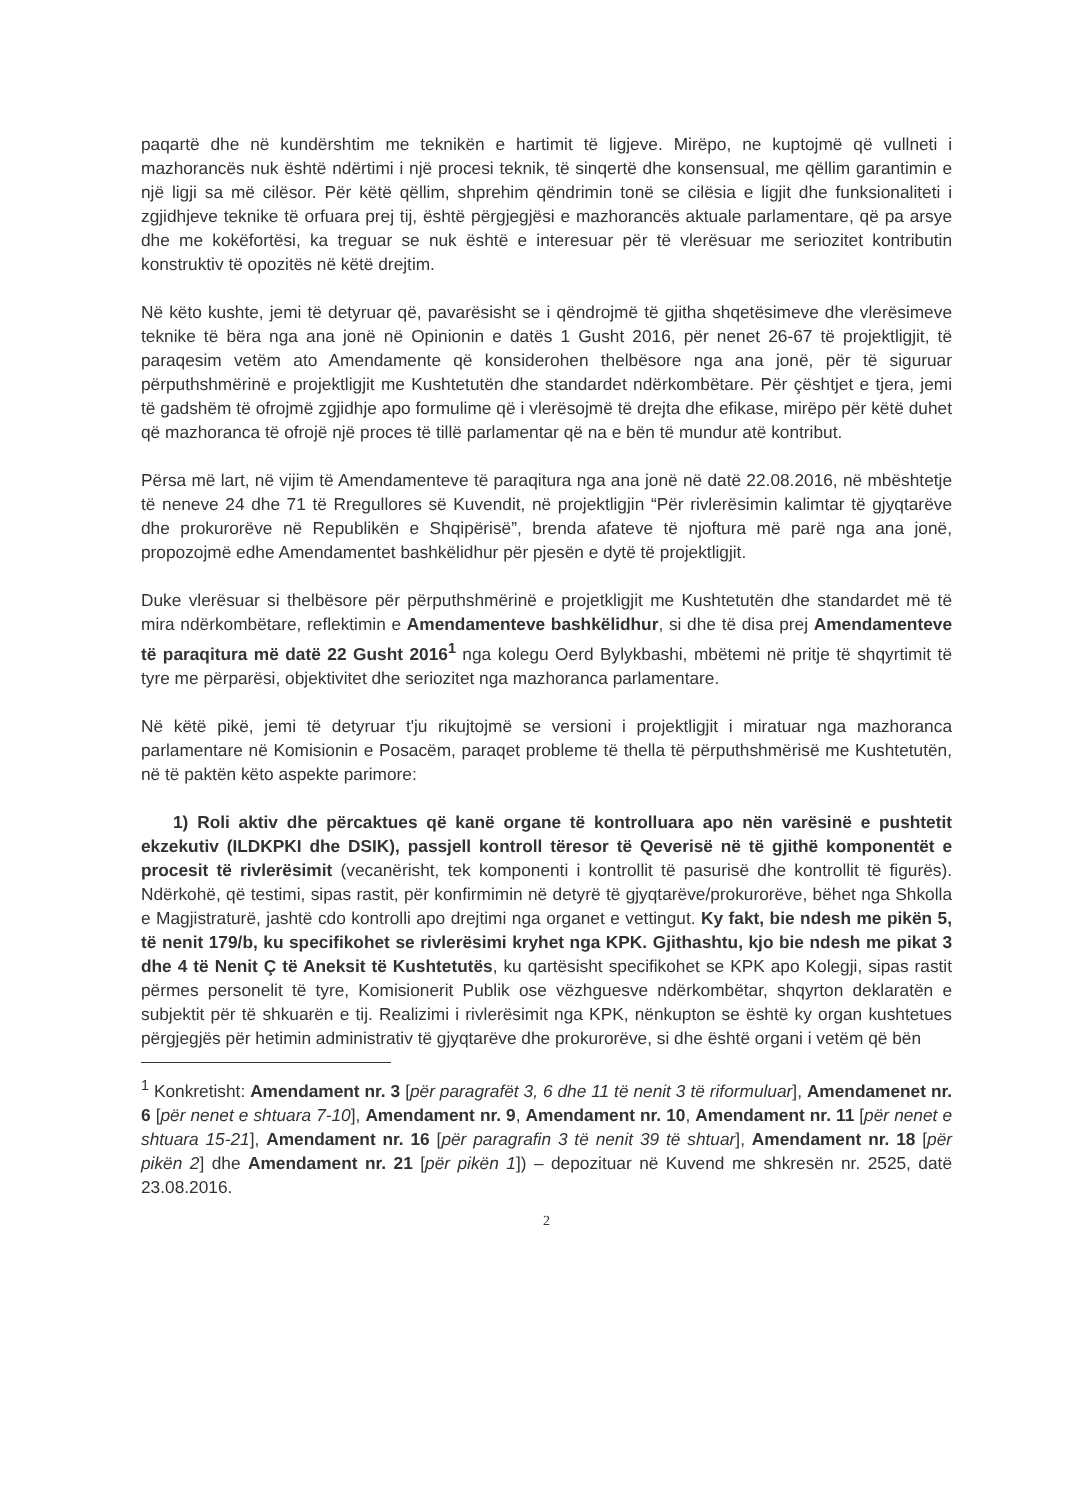paqartë dhe në kundërshtim me teknikën e hartimit të ligjeve. Mirëpo, ne kuptojmë që vullneti i mazhorancës nuk është ndërtimi i një procesi teknik, të sinqertë dhe konsensual, me qëllim garantimin e një ligji sa më cilësor. Për këtë qëllim, shprehim qëndrimin tonë se cilësia e ligjit dhe funksionaliteti i zgjidhjeve teknike të orfuara prej tij, është përgjegjësi e mazhorancës aktuale parlamentare, që pa arsye dhe me kokëfortësi, ka treguar se nuk është e interesuar për të vlerësuar me seriozitet kontributin konstruktiv të opozitës në këtë drejtim.
Në këto kushte, jemi të detyruar që, pavarësisht se i qëndrojmë të gjitha shqetësimeve dhe vlerësimeve teknike të bëra nga ana jonë në Opinionin e datës 1 Gusht 2016, për nenet 26-67 të projektligjit, të paraqesim vetëm ato Amendamente që konsiderohen thelbësore nga ana jonë, për të siguruar përputhshmërinë e projektligjit me Kushtetutën dhe standardet ndërkombëtare. Për çështjet e tjera, jemi të gadshëm të ofrojmë zgjidhje apo formulime që i vlerësojmë të drejta dhe efikase, mirëpo për këtë duhet që mazhoranca të ofrojë një proces të tillë parlamentar që na e bën të mundur atë kontribut.
Përsa më lart, në vijim të Amendamenteve të paraqitura nga ana jonë në datë 22.08.2016, në mbështetje të neneve 24 dhe 71 të Rregullores së Kuvendit, në projektligjin “Për rivlerësimin kalimtar të gjyqtarëve dhe prokurorëve në Republikën e Shqipërisë”, brenda afateve të njoftura më parë nga ana jonë, propozojmë edhe Amendamentet bashkëlidhur për pjesën e dytë të projektligjit.
Duke vlerësuar si thelbësore për përputhshmërinë e projetkligjit me Kushtetutën dhe standardet më të mira ndërkombëtare, reflektimin e Amendamenteve bashkëlidhur, si dhe të disa prej Amendamenteve të paraqitura më datë 22 Gusht 2016<sup>1</sup> nga kolegu Oerd Bylykbashi, mbëtemi në pritje të shqyrtimit të tyre me përparësi, objektivitet dhe seriozitet nga mazhoranca parlamentare.
Në këtë pikë, jemi të detyruar t'ju rikujtojmë se versioni i projektligjit i miratuar nga mazhoranca parlamentare në Komisionin e Posacëm, paraqet probleme të thella të përputhshmërisë me Kushtetutën, në të paktën këto aspekte parimore:
1) Roli aktiv dhe përcaktues që kanë organe të kontrolluara apo nën varësinë e pushtetit ekzekutiv (ILDKPKI dhe DSIK), passjell kontroll tëresor të Qeverisë në të gjithë komponentët e procesit të rivlerësimit (vecanërisht, tek komponenti i kontrollit të pasurisë dhe kontrollit të figurës). Ndërkohë, që testimi, sipas rastit, për konfirmimin në detyrë të gjyqtarëve/prokurorëve, bëhet nga Shkolla e Magjistraturë, jashtë cdo kontrolli apo drejtimi nga organet e vettingut. Ky fakt, bie ndesh me pikën 5, të nenit 179/b, ku specifikohet se rivlerësimi kryhet nga KPK. Gjithashtu, kjo bie ndesh me pikat 3 dhe 4 të Nenit Ç të Aneksit të Kushtetutës, ku qartësisht specifikohet se KPK apo Kolegji, sipas rastit përmes personelit të tyre, Komisionerit Publik ose vëzhguesve ndërkombëtar, shqyrton deklaratën e subjektit për të shkuarën e tij. Realizimi i rivlerësimit nga KPK, nënkupton se është ky organ kushtetues përgjegjës për hetimin administrativ të gjyqtarëve dhe prokurorëve, si dhe është organi i vetëm që bën
<sup>1</sup> Konkretisht: Amendament nr. 3 [për paragrafët 3, 6 dhe 11 të nenit 3 të riformuluar], Amendamenet nr. 6 [për nenet e shtuara 7-10], Amendament nr. 9, Amendament nr. 10, Amendament nr. 11 [për nenet e shtuara 15-21], Amendament nr. 16 [për paragrafin 3 të nenit 39 të shtuar], Amendament nr. 18 [për pikën 2] dhe Amendament nr. 21 [për pikën 1]) – depozituar në Kuvend me shkresën nr. 2525, datë 23.08.2016.
2